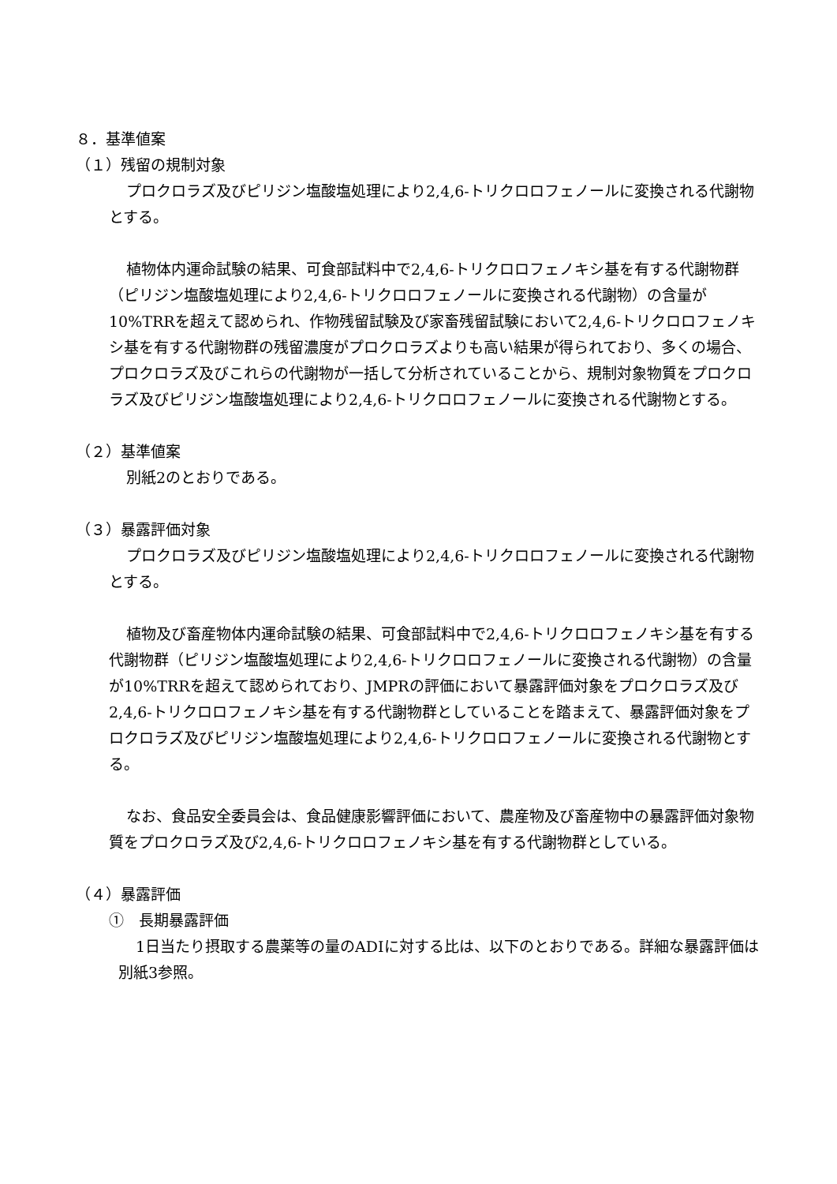８．基準値案
（１）残留の規制対象
プロクロラズ及びピリジン塩酸塩処理により2,4,6-トリクロロフェノールに変換される代謝物とする。
植物体内運命試験の結果、可食部試料中で2,4,6-トリクロロフェノキシ基を有する代謝物群（ピリジン塩酸塩処理により2,4,6-トリクロロフェノールに変換される代謝物）の含量が10%TRRを超えて認められ、作物残留試験及び家畜残留試験において2,4,6-トリクロロフェノキシ基を有する代謝物群の残留濃度がプロクロラズよりも高い結果が得られており、多くの場合、プロクロラズ及びこれらの代謝物が一括して分析されていることから、規制対象物質をプロクロラズ及びピリジン塩酸塩処理により2,4,6-トリクロロフェノールに変換される代謝物とする。
（２）基準値案
別紙2のとおりである。
（３）暴露評価対象
プロクロラズ及びピリジン塩酸塩処理により2,4,6-トリクロロフェノールに変換される代謝物とする。
植物及び畜産物体内運命試験の結果、可食部試料中で2,4,6-トリクロロフェノキシ基を有する代謝物群（ピリジン塩酸塩処理により2,4,6-トリクロロフェノールに変換される代謝物）の含量が10%TRRを超えて認められており、JMPRの評価において暴露評価対象をプロクロラズ及び2,4,6-トリクロロフェノキシ基を有する代謝物群としていることを踏まえて、暴露評価対象をプロクロラズ及びピリジン塩酸塩処理により2,4,6-トリクロロフェノールに変換される代謝物とする。
なお、食品安全委員会は、食品健康影響評価において、農産物及び畜産物中の暴露評価対象物質をプロクロラズ及び2,4,6-トリクロロフェノキシ基を有する代謝物群としている。
（４）暴露評価
①　長期暴露評価
1日当たり摂取する農薬等の量のADIに対する比は、以下のとおりである。詳細な暴露評価は別紙3参照。